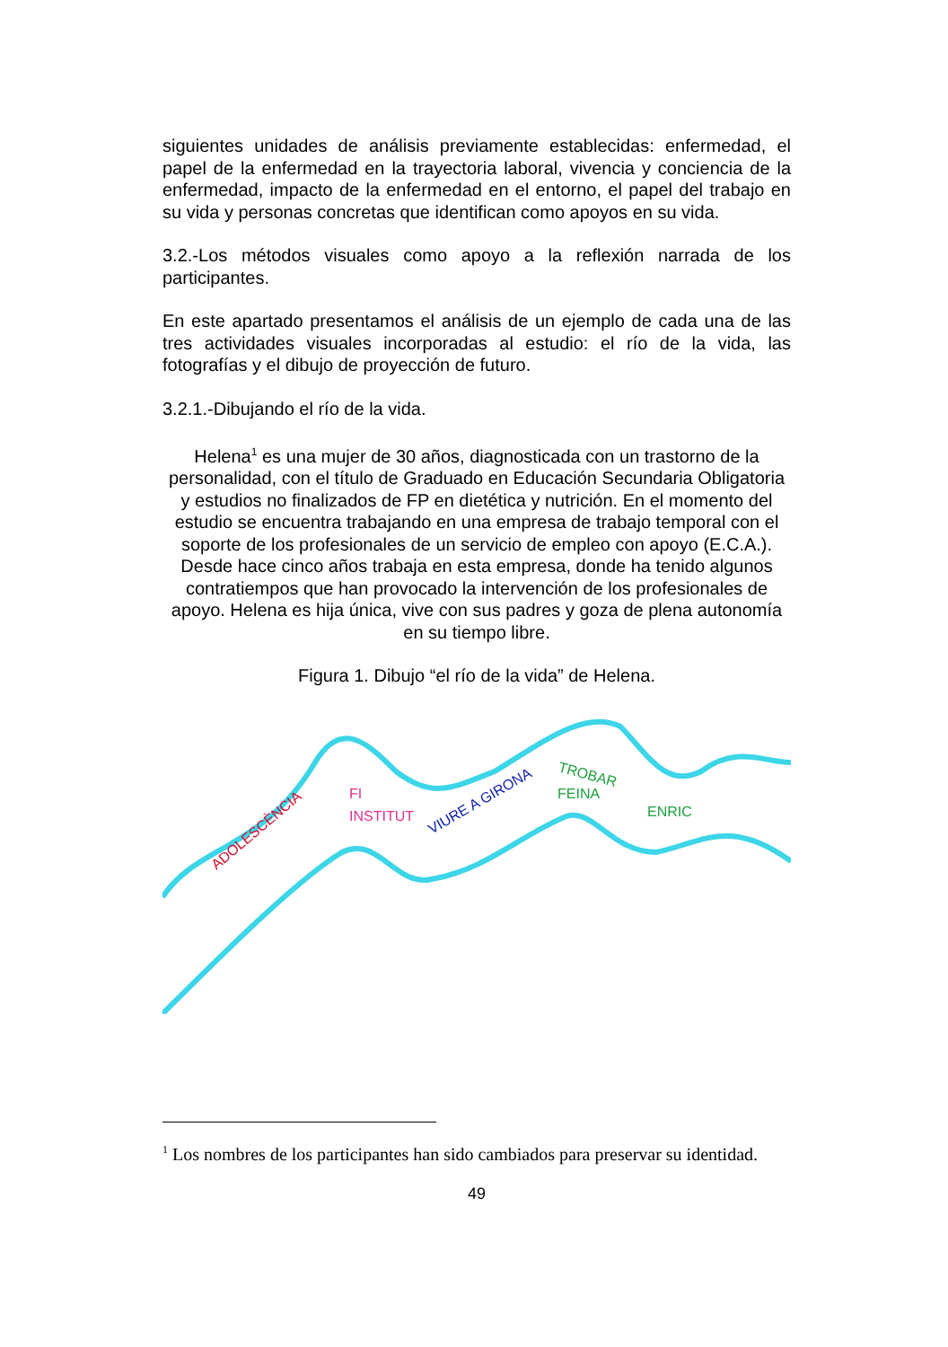siguientes unidades de análisis previamente establecidas: enfermedad, el papel de la enfermedad en la trayectoria laboral, vivencia y conciencia de la enfermedad, impacto de la enfermedad en el entorno, el papel del trabajo en su vida y personas concretas que identifican como apoyos en su vida.
3.2.-Los métodos visuales como apoyo a la reflexión narrada de los participantes.
En este apartado presentamos el análisis de un ejemplo de cada una de las tres actividades visuales incorporadas al estudio: el río de la vida, las fotografías y el dibujo de proyección de futuro.
3.2.1.-Dibujando el río de la vida.
Helena<sup>1</sup> es una mujer de 30 años, diagnosticada con un trastorno de la personalidad, con el título de Graduado en Educación Secundaria Obligatoria y estudios no finalizados de FP en dietética y nutrición. En el momento del estudio se encuentra trabajando en una empresa de trabajo temporal con el soporte de los profesionales de un servicio de empleo con apoyo (E.C.A.). Desde hace cinco años trabaja en esta empresa, donde ha tenido algunos contratiempos que han provocado la intervención de los profesionales de apoyo. Helena es hija única, vive con sus padres y goza de plena autonomía en su tiempo libre.
Figura 1. Dibujo “el río de la vida” de Helena.
ADOLESCÈNCIA
FI
INSTITUT
VIURE A GIRONA
TROBAR
FEINA
ENRIC
<sup>1</sup> Los nombres de los participantes han sido cambiados para preservar su identidad.
49